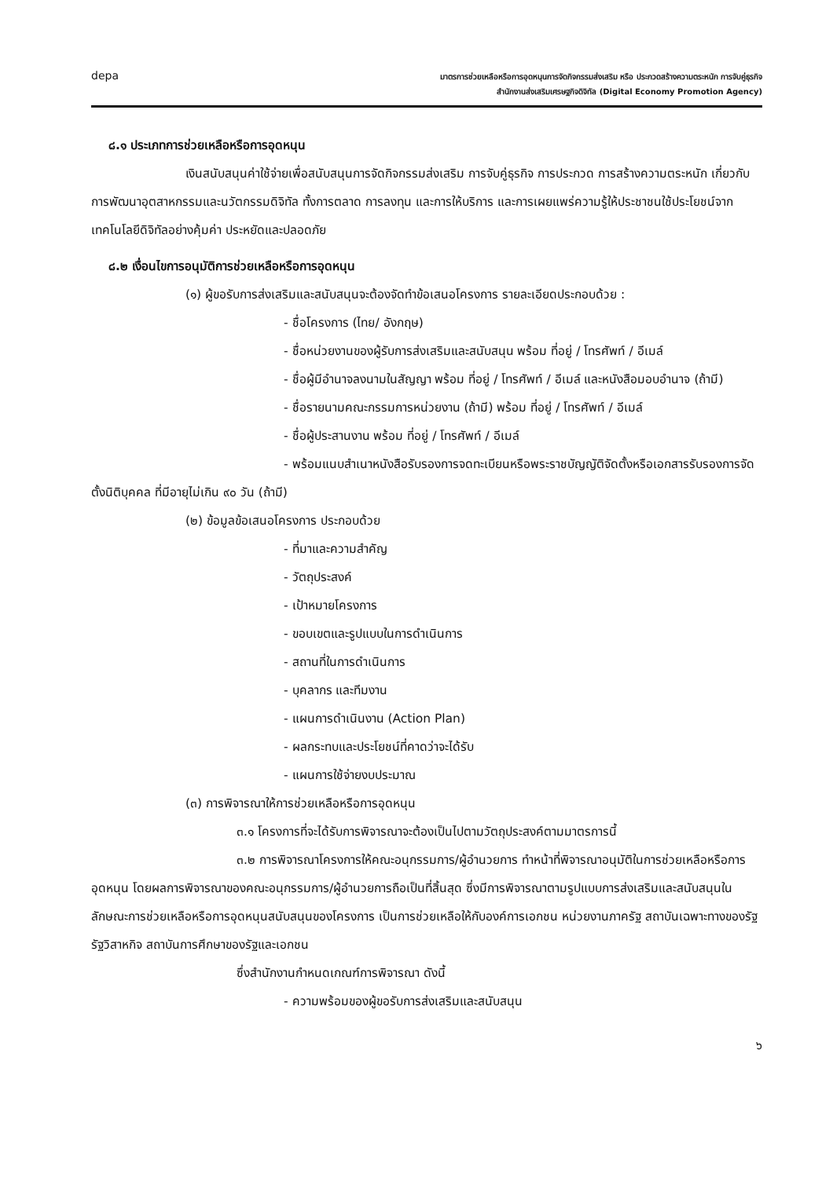depa
มาตรการช่วยเหลือหรือการอุดหนุนการจัดกิจกรรมส่งเสริม หรือ ประกวดสร้างความตระหนัก การจับคู่ธุรกิจ
สำนักงานส่งเสริมเศรษฐกิจดิจิทัล (Digital Economy Promotion Agency)
๘.๑ ประเภทการช่วยเหลือหรือการอุดหนุน
เงินสนับสนุนค่าใช้จ่ายเพื่อสนับสนุนการจัดกิจกรรมส่งเสริม การจับคู่ธุรกิจ การประกวด การสร้างความตระหนัก เกี่ยวกับการพัฒนาอุตสาหกรรมและนวัตกรรมดิจิทัล ทั้งการตลาด การลงทุน และการให้บริการ และการเผยแพร่ความรู้ให้ประชาชนใช้ประโยชน์จากเทคโนโลยีดิจิทัลอย่างคุ้มค่า ประหยัดและปลอดภัย
๘.๒ เงื่อนไขการอนุมัติการช่วยเหลือหรือการอุดหนุน
(๑) ผู้ขอรับการส่งเสริมและสนับสนุนจะต้องจัดทำข้อเสนอโครงการ รายละเอียดประกอบด้วย :
- ชื่อโครงการ (ไทย/ อังกฤษ)
- ชื่อหน่วยงานของผู้รับการส่งเสริมและสนับสนุน พร้อม ที่อยู่ / โทรศัพท์ / อีเมล์
- ชื่อผู้มีอำนาจลงนามในสัญญา พร้อม ที่อยู่ / โทรศัพท์ / อีเมล์ และหนังสือมอบอำนาจ (ถ้ามี)
- ชื่อรายนามคณะกรรมการหน่วยงาน (ถ้ามี) พร้อม ที่อยู่ / โทรศัพท์ / อีเมล์
- ชื่อผู้ประสานงาน พร้อม ที่อยู่ / โทรศัพท์ / อีเมล์
- พร้อมแนบสำเนาหนังสือรับรองการจดทะเบียนหรือพระราชบัญญัติจัดตั้งหรือเอกสารรับรองการจัดตั้งนิติบุคคล ที่มีอายุไม่เกิน ๙๐ วัน (ถ้ามี)
(๒) ข้อมูลข้อเสนอโครงการ ประกอบด้วย
- ที่มาและความสำคัญ
- วัตถุประสงค์
- เป้าหมายโครงการ
- ขอบเขตและรูปแบบในการดำเนินการ
- สถานที่ในการดำเนินการ
- บุคลากร และทีมงาน
- แผนการดำเนินงาน (Action Plan)
- ผลกระทบและประโยชน์ที่คาดว่าจะได้รับ
- แผนการใช้จ่ายงบประมาณ
(๓) การพิจารณาให้การช่วยเหลือหรือการอุดหนุน
๓.๑ โครงการที่จะได้รับการพิจารณาจะต้องเป็นไปตามวัตถุประสงค์ตามมาตรการนี้
๓.๒ การพิจารณาโครงการให้คณะอนุกรรมการ/ผู้อำนวยการ ทำหน้าที่พิจารณาอนุมัติในการช่วยเหลือหรือการอุดหนุน โดยผลการพิจารณาของคณะอนุกรรมการ/ผู้อำนวยการถือเป็นที่สิ้นสุด ซึ่งมีการพิจารณาตามรูปแบบการส่งเสริมและสนับสนุนในลักษณะการช่วยเหลือหรือการอุดหนุนสนับสนุนของโครงการ เป็นการช่วยเหลือให้กับองค์การเอกชน หน่วยงานภาครัฐ สถาบันเฉพาะทางของรัฐ รัฐวิสาหกิจ สถาบันการศึกษาของรัฐและเอกชน
ซึ่งสำนักงานกำหนดเกณฑ์การพิจารณา ดังนี้
- ความพร้อมของผู้ขอรับการส่งเสริมและสนับสนุน
๖